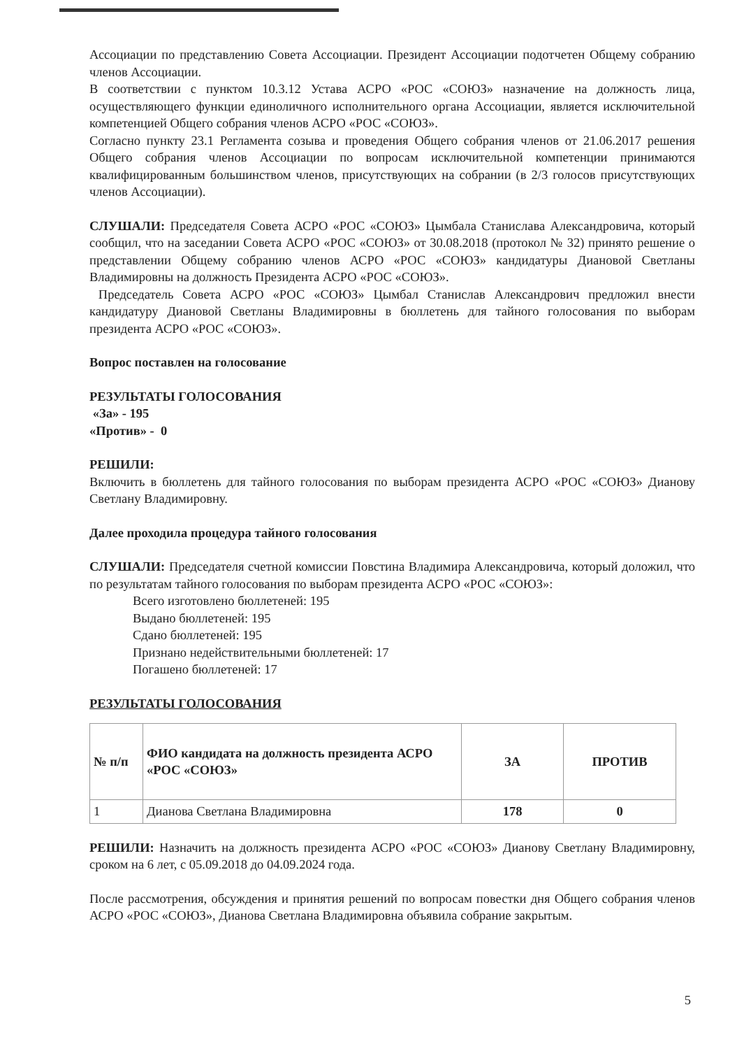Ассоциации по представлению Совета Ассоциации. Президент Ассоциации подотчетен Общему собранию членов Ассоциации.
В соответствии с пунктом 10.3.12 Устава АСРО «РОС «СОЮЗ» назначение на должность лица, осуществляющего функции единоличного исполнительного органа Ассоциации, является исключительной компетенцией Общего собрания членов АСРО «РОС «СОЮЗ».
Согласно пункту 23.1 Регламента созыва и проведения Общего собрания членов от 21.06.2017 решения Общего собрания членов Ассоциации по вопросам исключительной компетенции принимаются квалифицированным большинством членов, присутствующих на собрании (в 2/3 голосов присутствующих членов Ассоциации).
СЛУШАЛИ: Председателя Совета АСРО «РОС «СОЮЗ» Цымбала Станислава Александровича, который сообщил, что на заседании Совета АСРО «РОС «СОЮЗ» от 30.08.2018 (протокол № 32) принято решение о представлении Общему собранию членов АСРО «РОС «СОЮЗ» кандидатуры Диановой Светланы Владимировны на должность Президента АСРО «РОС «СОЮЗ».
Председатель Совета АСРО «РОС «СОЮЗ» Цымбал Станислав Александрович предложил внести кандидатуру Диановой Светланы Владимировны в бюллетень для тайного голосования по выборам президента АСРО «РОС «СОЮЗ».
Вопрос поставлен на голосование
РЕЗУЛЬТАТЫ ГОЛОСОВАНИЯ
«За» - 195
«Против» - 0
РЕШИЛИ:
Включить в бюллетень для тайного голосования по выборам президента АСРО «РОС «СОЮЗ» Дианову Светлану Владимировну.
Далее проходила процедура тайного голосования
СЛУШАЛИ: Председателя счетной комиссии Повстина Владимира Александровича, который доложил, что по результатам тайного голосования по выборам президента АСРО «РОС «СОЮЗ»:
Всего изготовлено бюллетеней: 195
Выдано бюллетеней: 195
Сдано бюллетеней: 195
Признано недействительными бюллетеней: 17
Погашено бюллетеней: 17
РЕЗУЛЬТАТЫ ГОЛОСОВАНИЯ
| № п/п | ФИО кандидата на должность президента АСРО «РОС «СОЮЗ» | ЗА | ПРОТИВ |
| --- | --- | --- | --- |
| 1 | Дианова Светлана Владимировна | 178 | 0 |
РЕШИЛИ: Назначить на должность президента АСРО «РОС «СОЮЗ» Дианову Светлану Владимировну, сроком на 6 лет, с 05.09.2018 до 04.09.2024 года.
После рассмотрения, обсуждения и принятия решений по вопросам повестки дня Общего собрания членов АСРО «РОС «СОЮЗ», Дианова Светлана Владимировна объявила собрание закрытым.
5